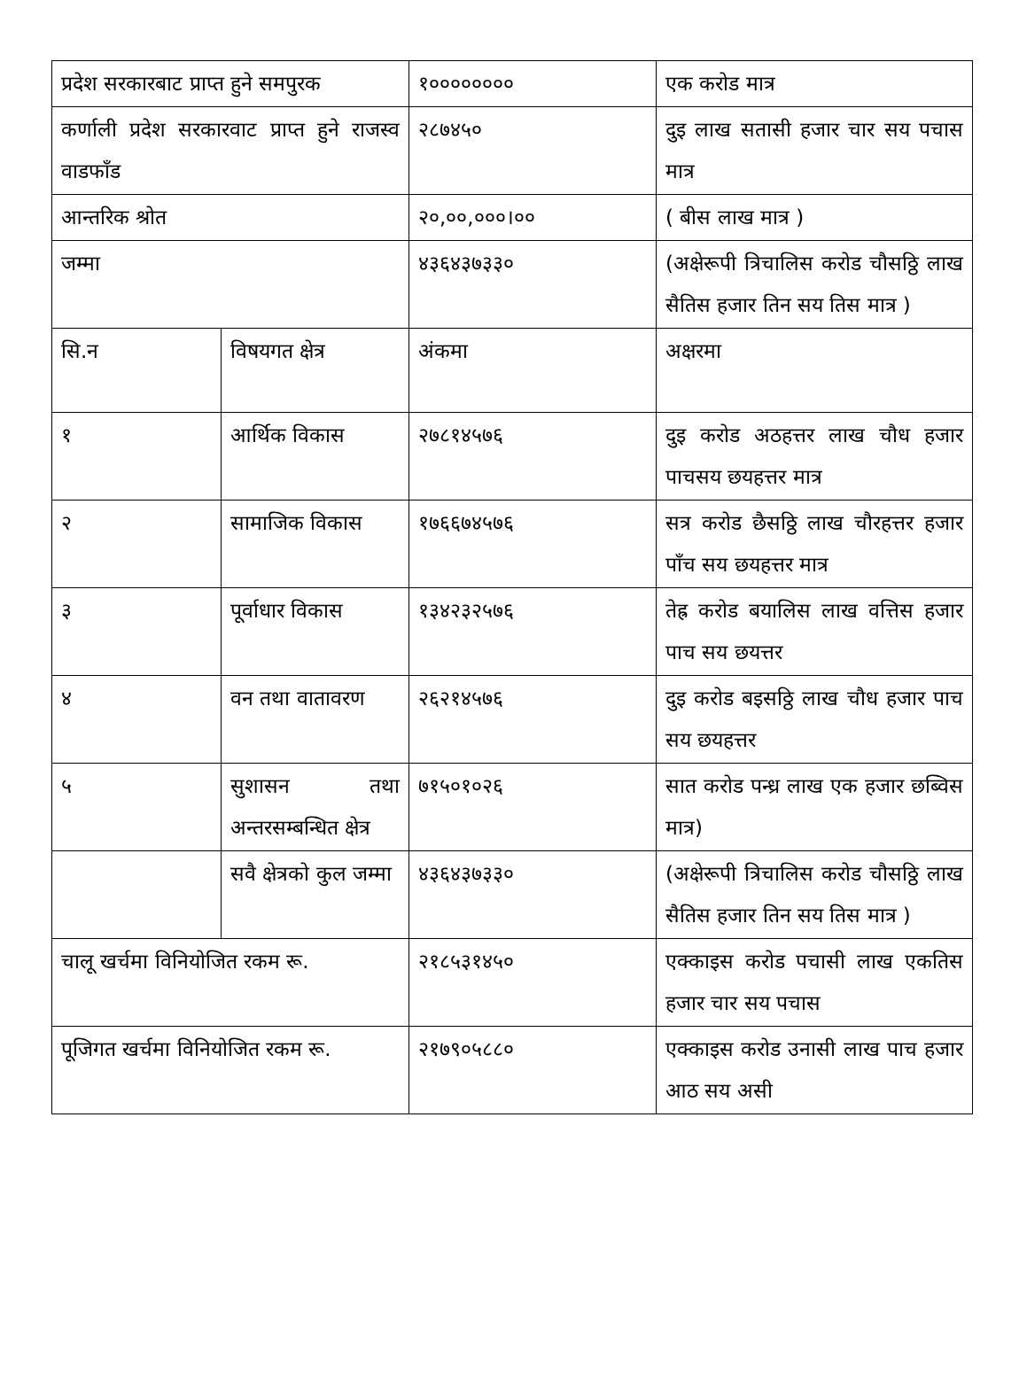| प्रदेश सरकारबाट प्राप्त हुने समपुरक | | १०००००००० | एक करोड मात्र |
| कर्णाली प्रदेश सरकारवाट प्राप्त हुने राजस्व वाडफाँड | | २८७४५० | दुइ लाख सतासी हजार चार सय पचास मात्र |
| आन्तरिक श्रोत | | २०,००,०००।०० | ( बीस लाख मात्र ) |
| जम्मा | | ४३६४३७३३० | (अक्षेरूपी त्रिचालिस करोड चौसठ्ठि लाख सैतिस हजार तिन सय तिस मात्र ) |
| सि.न | विषयगत क्षेत्र | अंकमा | अक्षरमा |
| १ | आर्थिक विकास | २७८१४५७६ | दुइ करोड अठहत्तर लाख चौध हजार पाचसय छयहत्तर मात्र |
| २ | सामाजिक विकास | १७६६७४५७६ | सत्र करोड छैसठ्ठि लाख चौरहत्तर हजार पाँच सय छयहत्तर मात्र |
| ३ | पूर्वाधार विकास | १३४२३२५७६ | तेह्र करोड बयालिस लाख वत्तिस हजार पाच सय छयत्तर |
| ४ | वन तथा वातावरण | २६२१४५७६ | दुइ करोड बइसठ्ठि लाख चौध हजार पाच सय छयहत्तर |
| ५ | सुशासन तथा अन्तरसम्बन्धित क्षेत्र | ७१५०१०२६ | सात करोड पन्ध्र लाख एक हजार छब्विस मात्र) |
| | सवै क्षेत्रको कुल जम्मा | ४३६४३७३३० | (अक्षेरूपी त्रिचालिस करोड चौसठ्ठि लाख सैतिस हजार तिन सय तिस मात्र ) |
| चालू खर्चमा विनियोजित रकम रू. | | २१८५३१४५० | एक्काइस करोड पचासी लाख एकतिस हजार चार सय पचास |
| पूजिगत खर्चमा विनियोजित रकम रू. | | २१७९०५८८० | एक्काइस करोड उनासी लाख पाच हजार आठ सय असी |